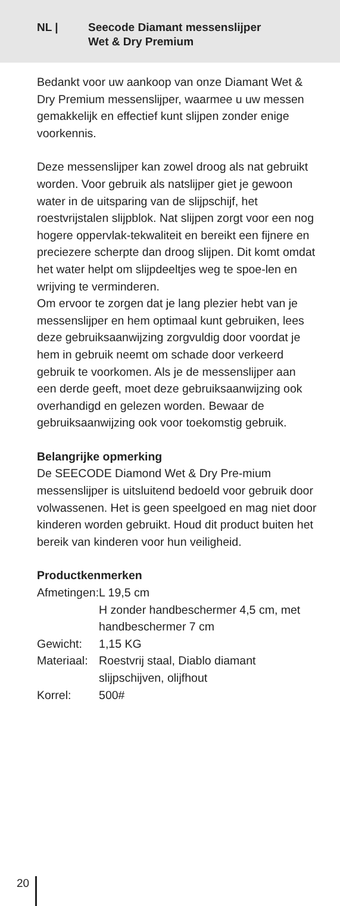NL | Seecode Diamant messenslijper
Wet & Dry Premium
Bedankt voor uw aankoop van onze Diamant Wet & Dry Premium messenslijper, waarmee u uw messen gemakkelijk en effectief kunt slijpen zonder enige voorkennis.
Deze messenslijper kan zowel droog als nat gebruikt worden. Voor gebruik als natslijper giet je gewoon water in de uitsparing van de slijpschijf, het roestvrijstalen slijpblok. Nat slijpen zorgt voor een nog hogere oppervlak-tekwaliteit en bereikt een fijnere en preciezere scherpte dan droog slijpen. Dit komt omdat het water helpt om slijpdeeltjes weg te spoe-len en wrijving te verminderen.
Om ervoor te zorgen dat je lang plezier hebt van je messenslijper en hem optimaal kunt gebruiken, lees deze gebruiksaanwijzing zorgvuldig door voordat je hem in gebruik neemt om schade door verkeerd gebruik te voorkomen. Als je de messenslijper aan een derde geeft, moet deze gebruiksaanwijzing ook overhandigd en gelezen worden. Bewaar de gebruiksaanwijzing ook voor toekomstig gebruik.
Belangrijke opmerking
De SEECODE Diamond Wet & Dry Pre-mium messenslijper is uitsluitend bedoeld voor gebruik door volwassenen. Het is geen speelgoed en mag niet door kinderen worden gebruikt. Houd dit product buiten het bereik van kinderen voor hun veiligheid.
Productkenmerken
| Afmetingen: | L 19,5 cm H zonder handbeschermer 4,5 cm, met handbeschermer 7 cm |
| Gewicht: | 1,15 KG |
| Materiaal: | Roestvrij staal, Diablo diamant slijpschijven, olijfhout |
| Korrel: | 500# |
20